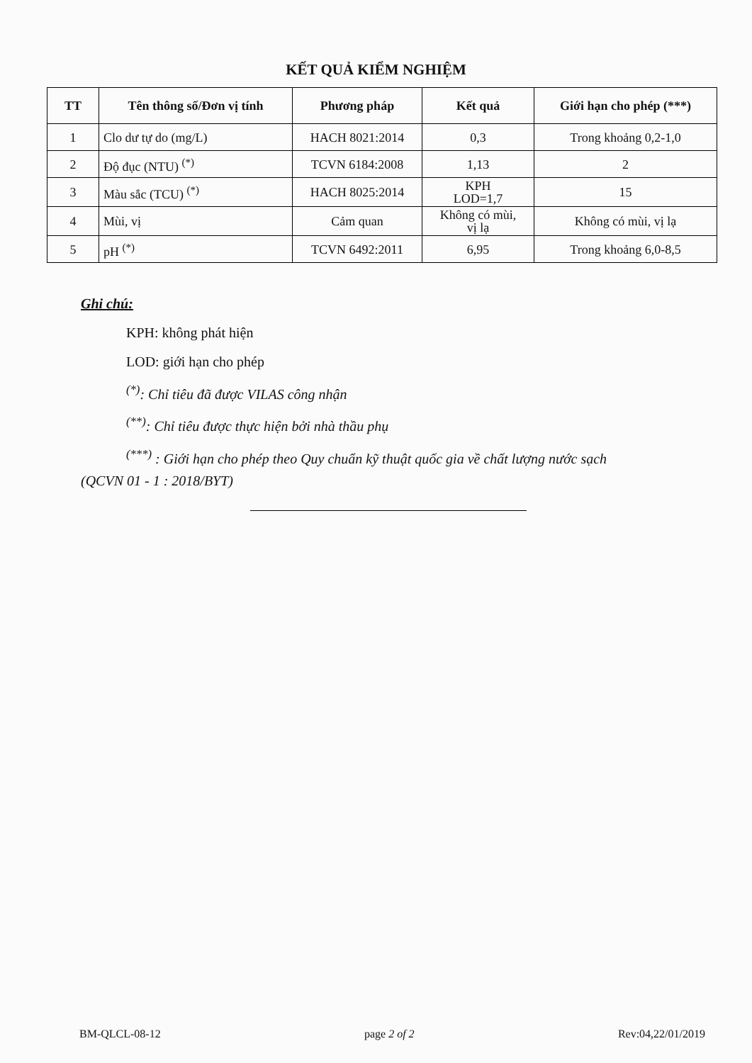KẾT QUẢ KIỂM NGHIỆM
| TT | Tên thông số/Đơn vị tính | Phương pháp | Kết quả | Giới hạn cho phép (***) |
| --- | --- | --- | --- | --- |
| 1 | Clo dư tự do (mg/L) | HACH 8021:2014 | 0,3 | Trong khoảng 0,2-1,0 |
| 2 | Độ đục (NTU) <sup>(*)</sup> | TCVN 6184:2008 | 1,13 | 2 |
| 3 | Màu sắc (TCU) <sup>(*)</sup> | HACH 8025:2014 | KPH LOD=1,7 | 15 |
| 4 | Mùi, vị | Cảm quan | Không có mùi, vị lạ | Không có mùi, vị lạ |
| 5 | pH <sup>(*)</sup> | TCVN 6492:2011 | 6,95 | Trong khoảng 6,0-8,5 |
Ghi chú:
KPH: không phát hiện
LOD: giới hạn cho phép
<sup>(*)</sup>: Chỉ tiêu đã được VILAS công nhận
<sup>(**)</sup>: Chỉ tiêu được thực hiện bởi nhà thầu phụ
<sup>(***)</sup> : Giới hạn cho phép theo Quy chuẩn kỹ thuật quốc gia về chất lượng nước sạch
(QCVN 01 - 1 : 2018/BYT)
BM-QLCL-08-12 page 2 of 2 Rev:04,22/01/2019